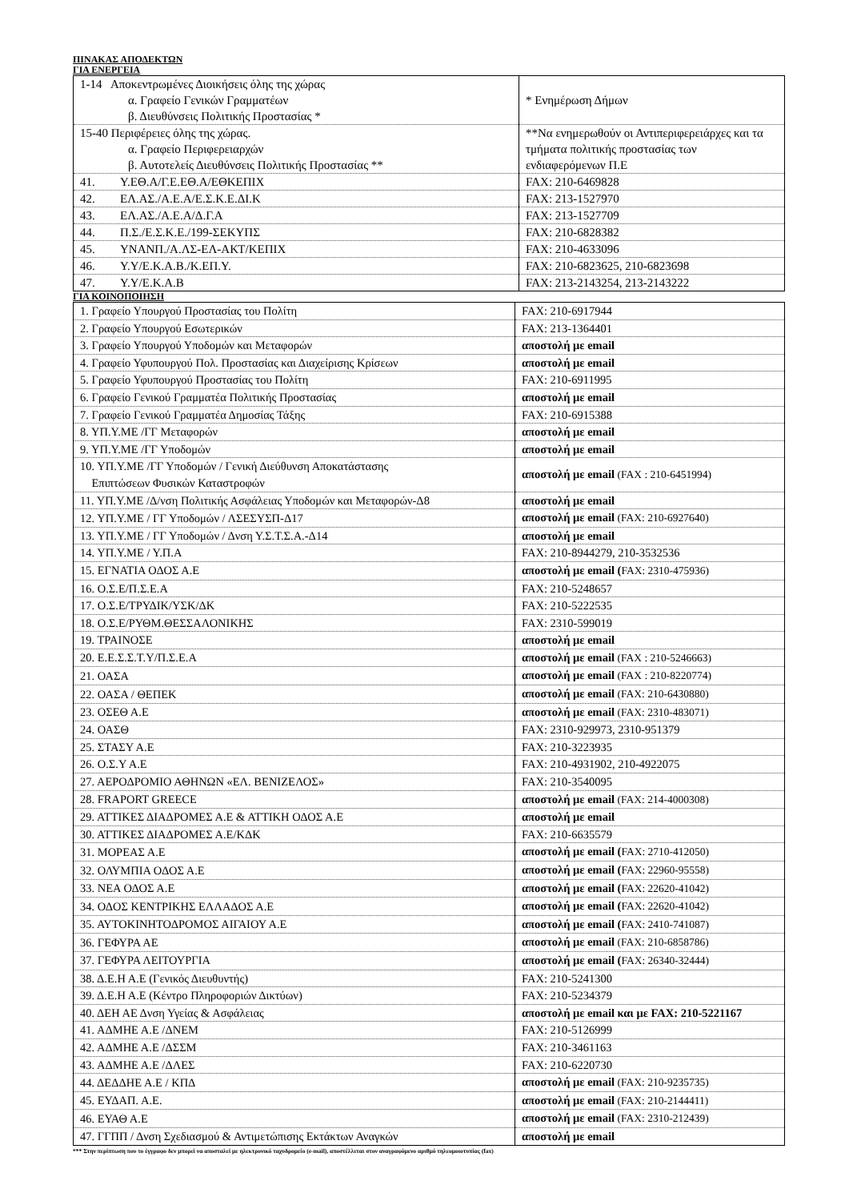ΠΙΝΑΚΑΣ ΑΠΟΔΕΚΤΩΝ
ΓΙΑ ΕΝΕΡΓΕΙΑ
| 1-14 Αποκεντρωμένες Διοικήσεις όλης της χώρας α. Γραφείο Γενικών Γραμματέων β. Διευθύνσεις Πολιτικής Προστασίας * | * Ενημέρωση Δήμων |
| 15-40 Περιφέρειες όλης της χώρας. α. Γραφείο Περιφερειαρχών β. Αυτοτελείς Διευθύνσεις Πολιτικής Προστασίας ** | **Να ενημερωθούν οι Αντιπεριφερειάρχες και τα τμήματα πολιτικής προστασίας των ενδιαφερόμενων Π.Ε |
| 41. Υ.ΕΘ.Α/Γ.Ε.ΕΘ.Α/ΕΘΚΕΠΙΧ | FAX: 210-6469828 |
| 42. ΕΛ.ΑΣ./Α.Ε.Α/Ε.Σ.Κ.Ε.ΔΙ.Κ | FAX: 213-1527970 |
| 43. ΕΛ.ΑΣ./Α.Ε.Α/Δ.Γ.Α | FAX: 213-1527709 |
| 44. Π.Σ./Ε.Σ.Κ.Ε./199-ΣΕΚΥΠΣ | FAX: 210-6828382 |
| 45. ΥΝΑΝΠ./Α.ΛΣ-ΕΛ-ΑΚΤ/ΚΕΠΙΧ | FAX: 210-4633096 |
| 46. Υ.Υ/Ε.Κ.Α.Β./Κ.ΕΠ.Υ. | FAX: 210-6823625, 210-6823698 |
| 47. Υ.Υ/Ε.Κ.Α.Β | FAX: 213-2143254, 213-2143222 |
ΓΙΑ ΚΟΙΝΟΠΟΙΗΣΗ
| 1. Γραφείο Υπουργού Προστασίας του Πολίτη | FAX: 210-6917944 |
| 2. Γραφείο Υπουργού Εσωτερικών | FAX: 213-1364401 |
| 3. Γραφείο Υπουργού Υποδομών και Μεταφορών | αποστολή με email |
| 4. Γραφείο Υφυπουργού Πολ. Προστασίας και Διαχείρισης Κρίσεων | αποστολή με email |
| 5. Γραφείο Υφυπουργού Προστασίας του Πολίτη | FAX: 210-6911995 |
| 6. Γραφείο Γενικού Γραμματέα Πολιτικής Προστασίας | αποστολή με email |
| 7. Γραφείο Γενικού Γραμματέα Δημοσίας Τάξης | FAX: 210-6915388 |
| 8. ΥΠ.Υ.ΜΕ /ΓΓ Μεταφορών | αποστολή με email |
| 9. ΥΠ.Υ.ΜΕ /ΓΓ Υποδομών | αποστολή με email |
| 10. ΥΠ.Υ.ΜΕ /ΓΓ Υποδομών / Γενική Διεύθυνση Αποκατάστασης Επιπτώσεων Φυσικών Καταστροφών | αποστολή με email (FAX : 210-6451994) |
| 11. ΥΠ.Υ.ΜΕ /Δ/νση Πολιτικής Ασφάλειας Υποδομών και Μεταφορών-Δ8 | αποστολή με email |
| 12. ΥΠ.Υ.ΜΕ / ΓΓ Υποδομών / ΛΣΕΣΥΣΠ-Δ17 | αποστολή με email (FAX: 210-6927640) |
| 13. ΥΠ.Υ.ΜΕ / ΓΓ Υποδομών / Δνση Υ.Σ.Τ.Σ.Α.-Δ14 | αποστολή με email |
| 14. ΥΠ.Υ.ΜΕ / Υ.Π.Α | FAX: 210-8944279, 210-3532536 |
| 15. ΕΓΝΑΤΙΑ ΟΔΟΣ Α.Ε | αποστολή με email ( FAX: 2310-475936) |
| 16. Ο.Σ.Ε/Π.Σ.Ε.Α | FAX: 210-5248657 |
| 17. Ο.Σ.Ε/ΤΡΥΔΙΚ/ΥΣΚ/ΔΚ | FAX: 210-5222535 |
| 18. Ο.Σ.Ε/ΡΥΘΜ.ΘΕΣΣΑΛΟΝΙΚΗΣ | FAX: 2310-599019 |
| 19. ΤΡΑΙΝΟΣΕ | αποστολή με email |
| 20. Ε.Ε.Σ.Σ.Τ.Υ/Π.Σ.Ε.Α | αποστολή με email (FAX : 210-5246663) |
| 21. ΟΑΣΑ | αποστολή με email (FAX : 210-8220774) |
| 22. ΟΑΣΑ / ΘΕΠΕΚ | αποστολή με email (FAX: 210-6430880) |
| 23. ΟΣΕΘ Α.Ε | αποστολή με email (FAX: 2310-483071) |
| 24. ΟΑΣΘ | FAX: 2310-929973, 2310-951379 |
| 25. ΣΤΑΣΥ Α.Ε | FAX: 210-3223935 |
| 26. Ο.Σ.Υ Α.Ε | FAX: 210-4931902, 210-4922075 |
| 27. ΑΕΡΟΔΡΟΜΙΟ ΑΘΗΝΩΝ «ΕΛ. ΒΕΝΙΖΕΛΟΣ» | FAX: 210-3540095 |
| 28. FRAPORT GREECE | αποστολή με email (FAX: 214-4000308) |
| 29. ΑΤΤΙΚΕΣ ΔΙΑΔΡΟΜΕΣ Α.Ε & ΑΤΤΙΚΗ ΟΔΟΣ Α.Ε | αποστολή με email |
| 30. ΑΤΤΙΚΕΣ ΔΙΑΔΡΟΜΕΣ Α.Ε/ΚΔΚ | FAX: 210-6635579 |
| 31. ΜΟΡΕΑΣ Α.Ε | αποστολή με email ( FAX: 2710-412050) |
| 32. ΟΛΥΜΠΙΑ ΟΔΟΣ Α.Ε | αποστολή με email ( FAX: 22960-95558) |
| 33. ΝΕΑ ΟΔΟΣ Α.Ε | αποστολή με email ( FAX: 22620-41042) |
| 34. ΟΔΟΣ ΚΕΝΤΡΙΚΗΣ ΕΛΛΑΔΟΣ Α.Ε | αποστολή με email ( FAX: 22620-41042) |
| 35. ΑΥΤΟΚΙΝΗΤΟΔΡΟΜΟΣ ΑΙΓΑΙΟΥ Α.Ε | αποστολή με email ( FAX: 2410-741087) |
| 36. ΓΕΦΥΡΑ ΑΕ | αποστολή με email (FAX: 210-6858786) |
| 37. ΓΕΦΥΡΑ ΛΕΙΤΟΥΡΓΙΑ | αποστολή με email ( FAX: 26340-32444) |
| 38. Δ.Ε.Η Α.Ε (Γενικός Διευθυντής) | FAX: 210-5241300 |
| 39. Δ.Ε.Η Α.Ε (Κέντρο Πληροφοριών Δικτύων) | FAX: 210-5234379 |
| 40. ΔΕΗ ΑΕ Δνση Υγείας & Ασφάλειας | αποστολή με email και με FAX: 210-5221167 |
| 41. ΑΔΜΗΕ Α.Ε /ΔΝΕΜ | FAX: 210-5126999 |
| 42. ΑΔΜΗΕ Α.Ε /ΔΣΣΜ | FAX: 210-3461163 |
| 43. ΑΔΜΗΕ Α.Ε /ΔΛΕΣ | FAX: 210-6220730 |
| 44. ΔΕΔΔΗΕ Α.Ε / ΚΠΔ | αποστολή με email (FAX: 210-9235735) |
| 45. ΕΥΔΑΠ. Α.Ε. | αποστολή με email (FAX: 210-2144411) |
| 46. ΕΥΑΘ Α.Ε | αποστολή με email (FAX: 2310-212439) |
| 47. ΓΓΠΠ / Δνση Σχεδιασμού & Αντιμετώπισης Εκτάκτων Αναγκών | αποστολή με email |
*** Στην περίπτωση που το έγγραφο δεν μπορεί να αποσταλεί με ηλεκτρονικό ταχυδρομείο (e-mail), αποστέλλεται στον αναγραφόμενο αριθμό τηλεομοιοτυπίας (fax)